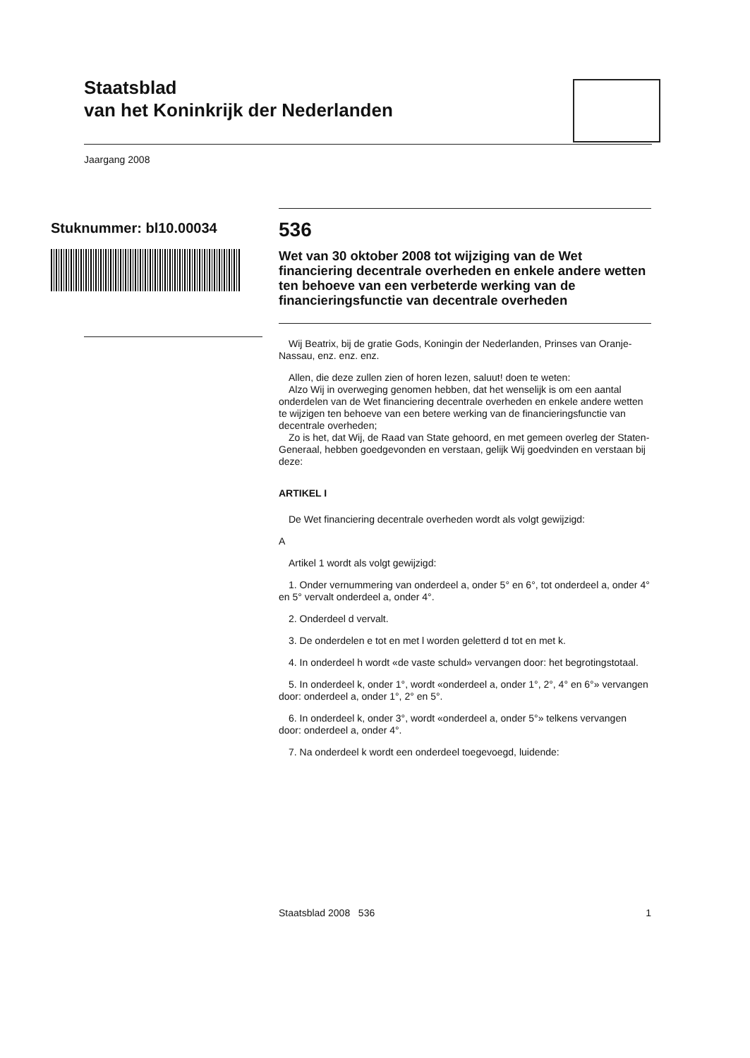Staatsblad
van het Koninkrijk der Nederlanden
Jaargang 2008
Stuknummer: bl10.00034
536
Wet van 30 oktober 2008 tot wijziging van de Wet financiering decentrale overheden en enkele andere wetten ten behoeve van een verbeterde werking van de financieringsfunctie van decentrale overheden
Wij Beatrix, bij de gratie Gods, Koningin der Nederlanden, Prinses van Oranje-Nassau, enz. enz. enz.
Allen, die deze zullen zien of horen lezen, saluut! doen te weten:
Alzo Wij in overweging genomen hebben, dat het wenselijk is om een aantal onderdelen van de Wet financiering decentrale overheden en enkele andere wetten te wijzigen ten behoeve van een betere werking van de financieringsfunctie van decentrale overheden;
Zo is het, dat Wij, de Raad van State gehoord, en met gemeen overleg der Staten-Generaal, hebben goedgevonden en verstaan, gelijk Wij goedvinden en verstaan bij deze:
ARTIKEL I
De Wet financiering decentrale overheden wordt als volgt gewijzigd:
A
Artikel 1 wordt als volgt gewijzigd:
1. Onder vernummering van onderdeel a, onder 5° en 6°, tot onderdeel a, onder 4° en 5° vervalt onderdeel a, onder 4°.
2. Onderdeel d vervalt.
3. De onderdelen e tot en met l worden geletterd d tot en met k.
4. In onderdeel h wordt «de vaste schuld» vervangen door: het begrotingstotaal.
5. In onderdeel k, onder 1°, wordt «onderdeel a, onder 1°, 2°, 4° en 6°» vervangen door: onderdeel a, onder 1°, 2° en 5°.
6. In onderdeel k, onder 3°, wordt «onderdeel a, onder 5°» telkens vervangen door: onderdeel a, onder 4°.
7. Na onderdeel k wordt een onderdeel toegevoegd, luidende:
Staatsblad 2008 536 1